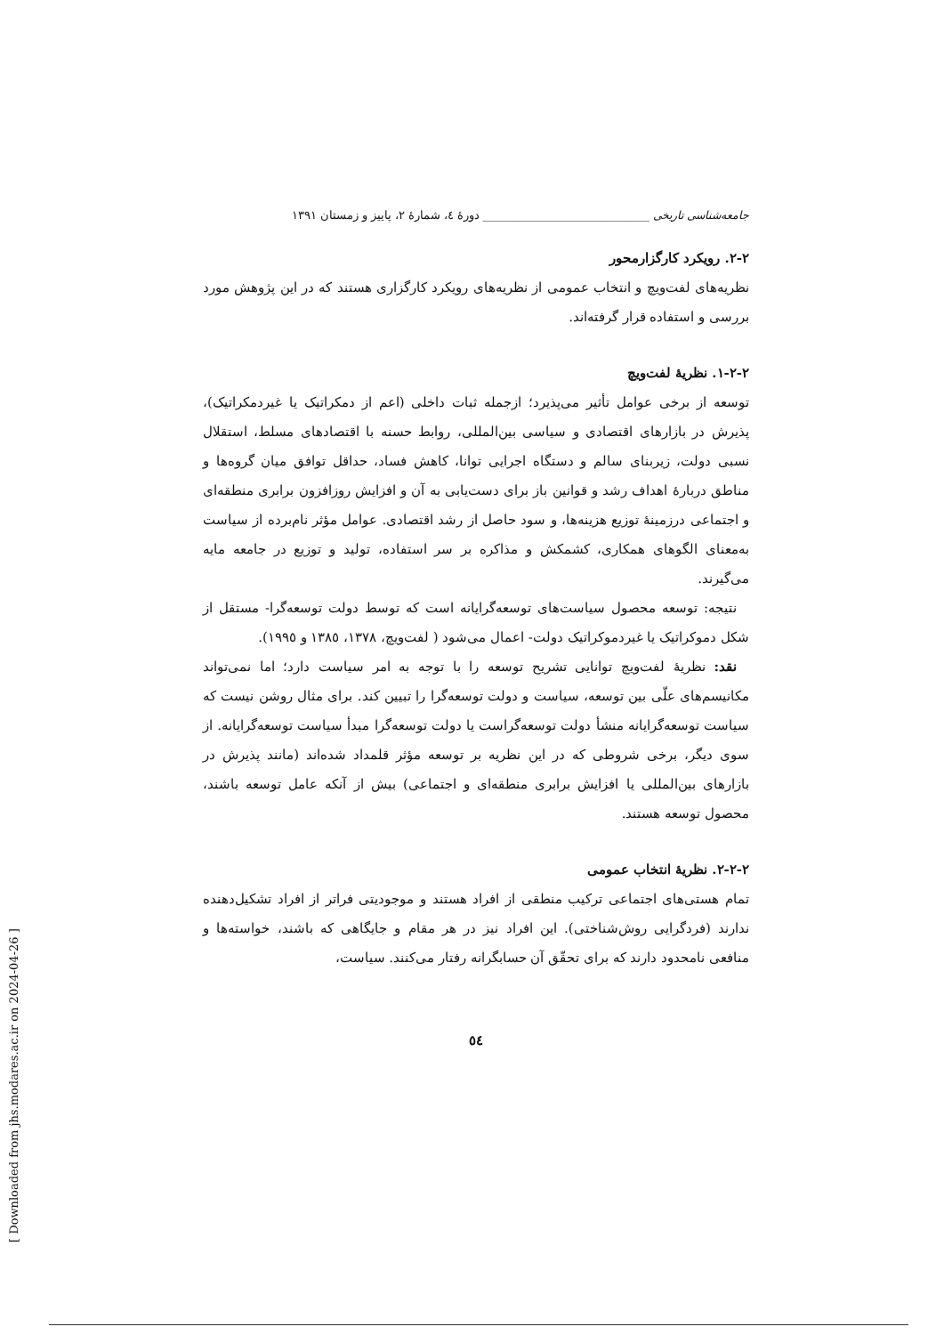جامعه‌شناسی تاریخی ______________________________ دورهٔ ٤، شمارهٔ ٢، پاییز و زمستان ١٣٩١
٢-٢. رویکرد کارگزارمحور
نظریه‌های لفت‌ویچ و انتخاب عمومی از نظریه‌های رویکرد کارگزاری هستند که در این پژوهش مورد بررسی و استفاده قرار گرفته‌اند.
٢-٢-١. نظریهٔ لفت‌ویچ
توسعه از برخی عوامل تأثیر می‌پذیرد؛ ازجمله ثبات داخلی (اعم از دمکراتیک یا غیردمکراتیک)، پذیرش در بازارهای اقتصادی و سیاسی بین‌المللی، روابط حسنه با اقتصادهای مسلط، استقلال نسبی دولت، زیربنای سالم و دستگاه اجرایی توانا، کاهش فساد، حداقل توافق میان گروه‌ها و مناطق دربارهٔ اهداف رشد و قوانین باز برای دست‌یابی به آن و افزایش روزافزون برابری منطقه‌ای و اجتماعی درزمینهٔ توزیع هزینه‌ها، و سود حاصل از رشد اقتصادی. عوامل مؤثر نام‌برده از سیاست به‌معنای الگوهای همکاری، کشمکش و مذاکره بر سر استفاده، تولید و توزیع در جامعه مایه می‌گیرند.
نتیجه: توسعه محصول سیاست‌های توسعه‌گرایانه است که توسط دولت توسعه‌گرا- مستقل از شکل دموکراتیک یا غیردموکراتیک دولت- اعمال می‌شود ( لفت‌ویچ، ١٣٧٨، ١٣٨٥ و ١٩٩٥).
نقد: نظریهٔ لفت‌ویچ توانایی تشریح توسعه را با توجه به امر سیاست دارد؛ اما نمی‌تواند مکانیسم‌های علّی بین توسعه، سیاست و دولت توسعه‌گرا را تبیین کند. برای مثال روشن نیست که سیاست توسعه‌گرایانه منشأ دولت توسعه‌گراست یا دولت توسعه‌گرا مبدأ سیاست توسعه‌گرایانه. از سوی دیگر، برخی شروطی که در این نظریه بر توسعه مؤثر قلمداد شده‌اند (مانند پذیرش در بازارهای بین‌المللی یا افزایش برابری منطقه‌ای و اجتماعی) بیش از آنکه عامل توسعه باشند، محصول توسعه هستند.
٢-٢-٢. نظریهٔ انتخاب عمومی
تمام هستی‌های اجتماعی ترکیب منطقی از افراد هستند و موجودیتی فراتر از افراد تشکیل‌دهنده ندارند (فردگرایی روش‌شناختی). این افراد نیز در هر مقام و جایگاهی که باشند، خواسته‌ها و منافعی نامحدود دارند که برای تحقّق آن حسابگرانه رفتار می‌کنند. سیاست،
٥٤
[ Downloaded from jhs.modares.ac.ir on 2024-04-26 ]